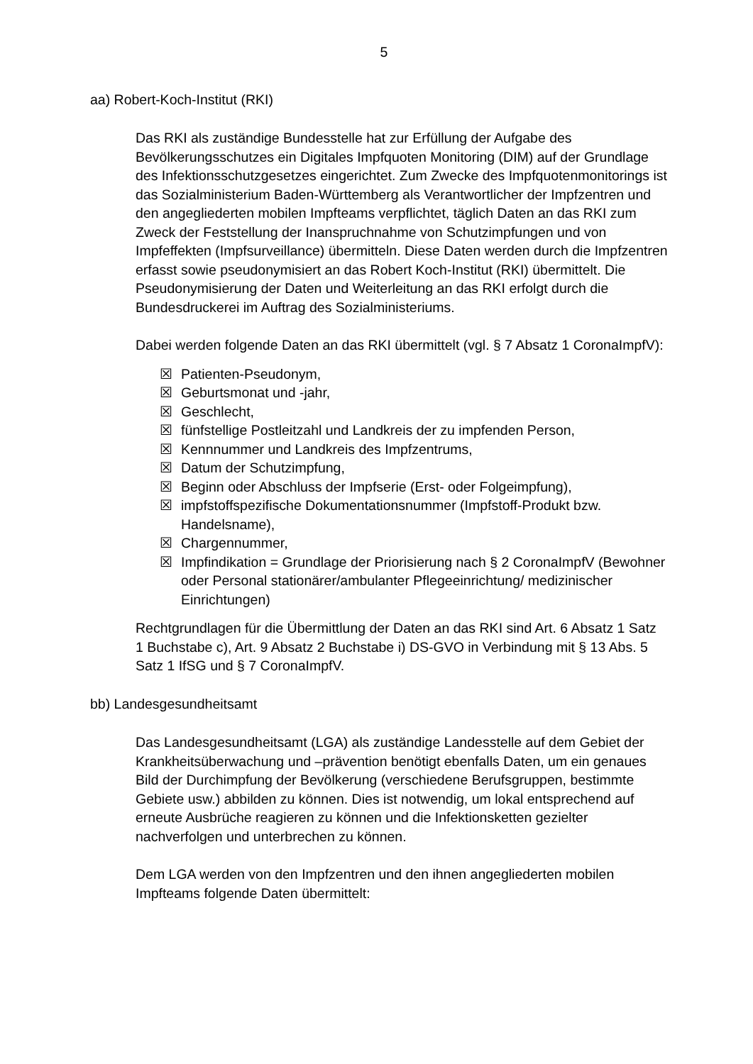5
aa) Robert-Koch-Institut (RKI)
Das RKI als zuständige Bundesstelle hat zur Erfüllung der Aufgabe des Bevölkerungsschutzes ein Digitales Impfquoten Monitoring (DIM) auf der Grundlage des Infektionsschutzgesetzes eingerichtet. Zum Zwecke des Impfquotenmonitorings ist das Sozialministerium Baden-Württemberg als Verantwortlicher der Impfzentren und den angegliederten mobilen Impfteams verpflichtet, täglich Daten an das RKI zum Zweck der Feststellung der Inanspruchnahme von Schutzimpfungen und von Impfeffekten (Impfsurveillance) übermitteln. Diese Daten werden durch die Impfzentren erfasst sowie pseudonymisiert an das Robert Koch-Institut (RKI) übermittelt. Die Pseudonymisierung der Daten und Weiterleitung an das RKI erfolgt durch die Bundesdruckerei im Auftrag des Sozialministeriums.
Dabei werden folgende Daten an das RKI übermittelt (vgl. § 7 Absatz 1 CoronaImpfV):
☒ Patienten-Pseudonym,
☒ Geburtsmonat und -jahr,
☒ Geschlecht,
☒ fünfstellige Postleitzahl und Landkreis der zu impfenden Person,
☒ Kennnummer und Landkreis des Impfzentrums,
☒ Datum der Schutzimpfung,
☒ Beginn oder Abschluss der Impfserie (Erst- oder Folgeimpfung),
☒ impfstoffspezifische Dokumentationsnummer (Impfstoff-Produkt bzw. Handelsname),
☒ Chargennummer,
☒ Impfindikation = Grundlage der Priorisierung nach § 2 CoronaImpfV (Bewohner oder Personal stationärer/ambulanter Pflegeeinrichtung/ medizinischer Einrichtungen)
Rechtgrundlagen für die Übermittlung der Daten an das RKI sind Art. 6 Absatz 1 Satz 1 Buchstabe c), Art. 9 Absatz 2 Buchstabe i) DS-GVO in Verbindung mit § 13 Abs. 5 Satz 1 IfSG und § 7 CoronaImpfV.
bb) Landesgesundheitsamt
Das Landesgesundheitsamt (LGA) als zuständige Landesstelle auf dem Gebiet der Krankheitsüberwachung und –prävention benötigt ebenfalls Daten, um ein genaues Bild der Durchimpfung der Bevölkerung (verschiedene Berufsgruppen, bestimmte Gebiete usw.) abbilden zu können. Dies ist notwendig, um lokal entsprechend auf erneute Ausbrüche reagieren zu können und die Infektionsketten gezielter nachverfolgen und unterbrechen zu können.
Dem LGA werden von den Impfzentren und den ihnen angegliederten mobilen Impfteams folgende Daten übermittelt: